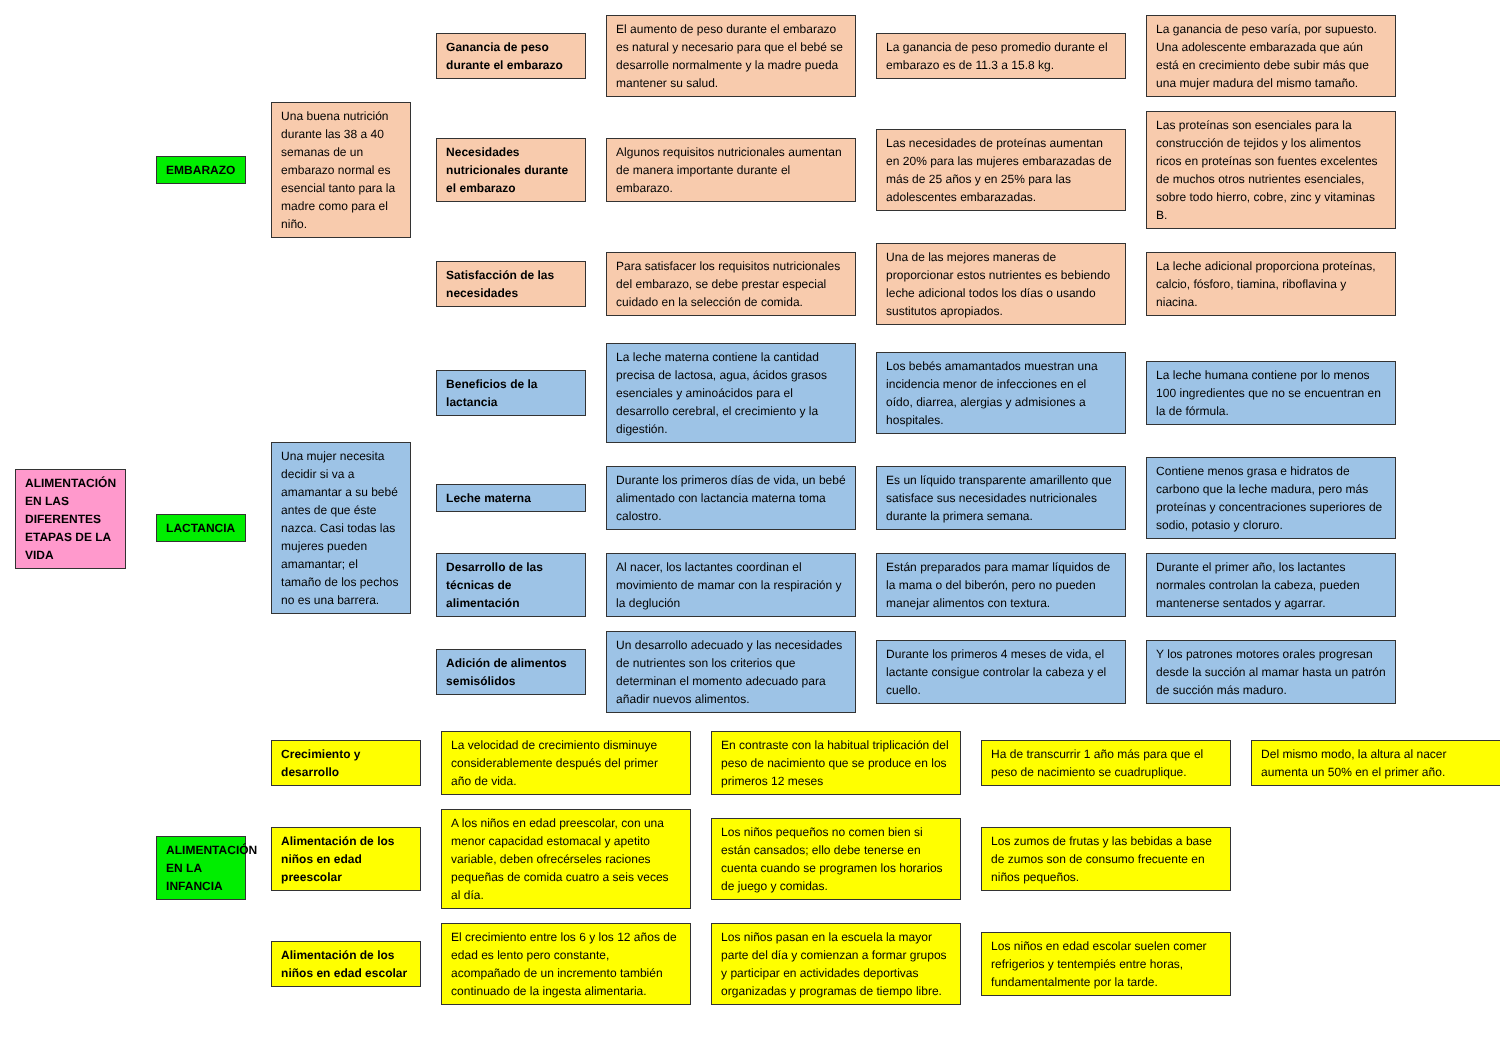ALIMENTACIÓN EN LAS DIFERENTES ETAPAS DE LA VIDA
EMBARAZO
Una buena nutrición durante las 38 a 40 semanas de un embarazo normal es esencial tanto para la madre como para el niño.
Ganancia de peso durante el embarazo
El aumento de peso durante el embarazo es natural y necesario para que el bebé se desarrolle normalmente y la madre pueda mantener su salud.
La ganancia de peso promedio durante el embarazo es de 11.3 a 15.8 kg.
La ganancia de peso varía, por supuesto. Una adolescente embarazada que aún está en crecimiento debe subir más que una mujer madura del mismo tamaño.
Necesidades nutricionales durante el embarazo
Algunos requisitos nutricionales aumentan de manera importante durante el embarazo.
Las necesidades de proteínas aumentan en 20% para las mujeres embarazadas de más de 25 años y en 25% para las adolescentes embarazadas.
Las proteínas son esenciales para la construcción de tejidos y los alimentos ricos en proteínas son fuentes excelentes de muchos otros nutrientes esenciales, sobre todo hierro, cobre, zinc y vitaminas B.
Satisfacción de las necesidades
Para satisfacer los requisitos nutricionales del embarazo, se debe prestar especial cuidado en la selección de comida.
Una de las mejores maneras de proporcionar estos nutrientes es bebiendo leche adicional todos los días o usando sustitutos apropiados.
La leche adicional proporciona proteínas, calcio, fósforo, tiamina, riboflavina y niacina.
LACTANCIA
Una mujer necesita decidir si va a amamantar a su bebé antes de que éste nazca. Casi todas las mujeres pueden amamantar; el tamaño de los pechos no es una barrera.
Beneficios de la lactancia
La leche materna contiene la cantidad precisa de lactosa, agua, ácidos grasos esenciales y aminoácidos para el desarrollo cerebral, el crecimiento y la digestión.
Los bebés amamantados muestran una incidencia menor de infecciones en el oído, diarrea, alergias y admisiones a hospitales.
La leche humana contiene por lo menos 100 ingredientes que no se encuentran en la de fórmula.
Leche materna
Durante los primeros días de vida, un bebé alimentado con lactancia materna toma calostro.
Es un líquido transparente amarillento que satisface sus necesidades nutricionales durante la primera semana.
Contiene menos grasa e hidratos de carbono que la leche madura, pero más proteínas y concentraciones superiores de sodio, potasio y cloruro.
Desarrollo de las técnicas de alimentación
Al nacer, los lactantes coordinan el movimiento de mamar con la respiración y la deglución
Están preparados para mamar líquidos de la mama o del biberón, pero no pueden manejar alimentos con textura.
Durante el primer año, los lactantes normales controlan la cabeza, pueden mantenerse sentados y agarrar.
Adición de alimentos semisólidos
Un desarrollo adecuado y las necesidades de nutrientes son los criterios que determinan el momento adecuado para añadir nuevos alimentos.
Durante los primeros 4 meses de vida, el lactante consigue controlar la cabeza y el cuello.
Y los patrones motores orales progresan desde la succión al mamar hasta un patrón de succión más maduro.
ALIMENTACIÓN EN LA INFANCIA
Crecimiento y desarrollo
La velocidad de crecimiento disminuye considerablemente después del primer año de vida.
En contraste con la habitual triplicación del peso de nacimiento que se produce en los primeros 12 meses
Ha de transcurrir 1 año más para que el peso de nacimiento se cuadruplique.
Del mismo modo, la altura al nacer aumenta un 50% en el primer año.
Alimentación de los niños en edad preescolar
A los niños en edad preescolar, con una menor capacidad estomacal y apetito variable, deben ofrecérseles raciones pequeñas de comida cuatro a seis veces al día.
Los niños pequeños no comen bien si están cansados; ello debe tenerse en cuenta cuando se programen los horarios de juego y comidas.
Los zumos de frutas y las bebidas a base de zumos son de consumo frecuente en niños pequeños.
Alimentación de los niños en edad escolar
El crecimiento entre los 6 y los 12 años de edad es lento pero constante, acompañado de un incremento también continuado de la ingesta alimentaria.
Los niños pasan en la escuela la mayor parte del día y comienzan a formar grupos y participar en actividades deportivas organizadas y programas de tiempo libre.
Los niños en edad escolar suelen comer refrigerios y tentempiés entre horas, fundamentalmente por la tarde.